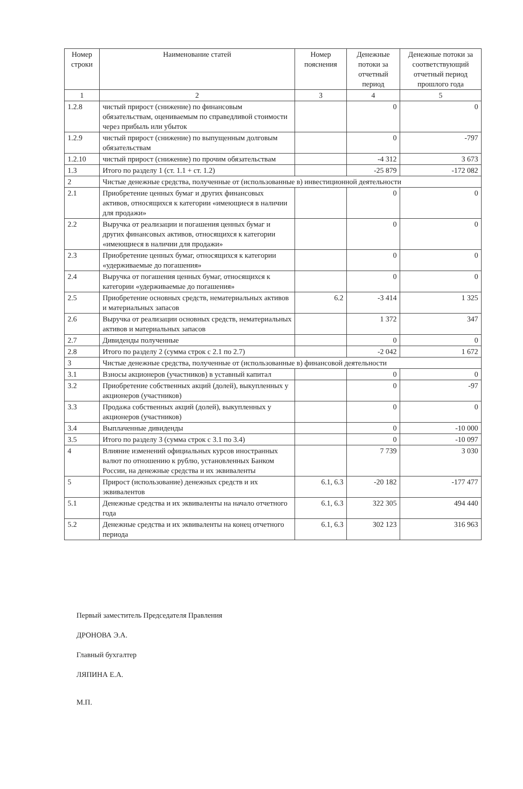| Номер строки | Наименование статей | Номер пояснения | Денежные потоки за отчетный период | Денежные потоки за соответствующий отчетный период прошлого года |
| --- | --- | --- | --- | --- |
| 1 | 2 | 3 | 4 | 5 |
| 1.2.8 | чистый прирост (снижение) по финансовым обязательствам, оцениваемым по справедливой стоимости через прибыль или убыток | | 0 | 0 |
| 1.2.9 | чистый прирост (снижение) по выпущенным долговым обязательствам | | 0 | -797 |
| 1.2.10 | чистый прирост (снижение) по прочим обязательствам | | -4 312 | 3 673 |
| 1.3 | Итого по разделу 1 (ст. 1.1 + ст. 1.2) | | -25 879 | -172 082 |
| 2 | Чистые денежные средства, полученные от (использованные в) инвестиционной деятельности | | | |
| 2.1 | Приобретение ценных бумаг и других финансовых активов, относящихся к категории «имеющиеся в наличии для продажи» | | 0 | 0 |
| 2.2 | Выручка от реализации и погашения ценных бумаг и других финансовых активов, относящихся к категории «имеющиеся в наличии для продажи» | | 0 | 0 |
| 2.3 | Приобретение ценных бумаг, относящихся к категории «удерживаемые до погашения» | | 0 | 0 |
| 2.4 | Выручка от погашения ценных бумаг, относящихся к категории «удерживаемые до погашения» | | 0 | 0 |
| 2.5 | Приобретение основных средств, нематериальных активов и материальных запасов | 6.2 | -3 414 | 1 325 |
| 2.6 | Выручка от реализации основных средств, нематериальных активов и материальных запасов | | 1 372 | 347 |
| 2.7 | Дивиденды полученные | | 0 | 0 |
| 2.8 | Итого по разделу 2 (сумма строк с 2.1 по 2.7) | | -2 042 | 1 672 |
| 3 | Чистые денежные средства, полученные от (использованные в) финансовой деятельности | | | |
| 3.1 | Взносы акционеров (участников) в уставный капитал | | 0 | 0 |
| 3.2 | Приобретение собственных акций (долей), выкупленных у акционеров (участников) | | 0 | -97 |
| 3.3 | Продажа собственных акций (долей), выкупленных у акционеров (участников) | | 0 | 0 |
| 3.4 | Выплаченные дивиденды | | 0 | -10 000 |
| 3.5 | Итого по разделу 3 (сумма строк с 3.1 по 3.4) | | 0 | -10 097 |
| 4 | Влияние изменений официальных курсов иностранных валют по отношению к рублю, установленных Банком России, на денежные средства и их эквиваленты | | 7 739 | 3 030 |
| 5 | Прирост (использование) денежных средств и их эквивалентов | 6.1, 6.3 | -20 182 | -177 477 |
| 5.1 | Денежные средства и их эквиваленты на начало отчетного года | 6.1, 6.3 | 322 305 | 494 440 |
| 5.2 | Денежные средства и их эквиваленты на конец отчетного периода | 6.1, 6.3 | 302 123 | 316 963 |
Первый заместитель Председателя Правления
ДРОНОВА Э.А.
Главный бухгалтер
ЛЯПИНА Е.А.
М.П.